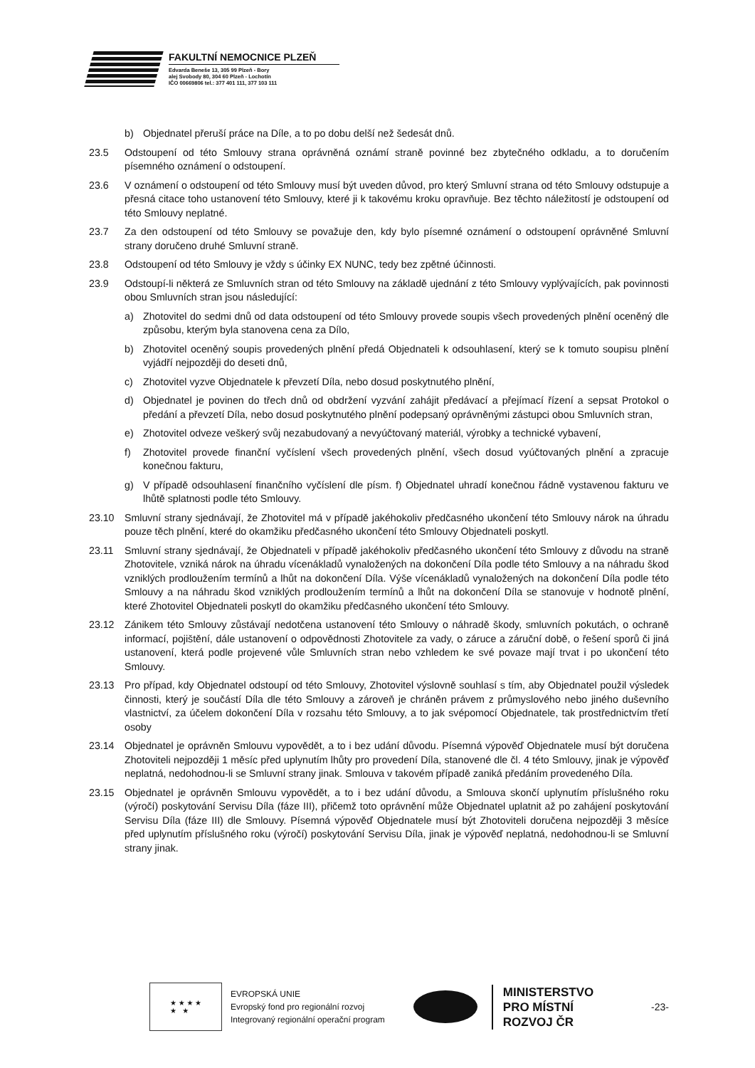FAKULTNÍ NEMOCNICE PLZEŇ
Edvarda Beneše 13, 305 99 Plzeň - Bory
alej Svobody 80, 304 60 Plzeň - Lochotín
IČO 00669806 tel.: 377 401 111, 377 103 111
b) Objednatel přeruší práce na Díle, a to po dobu delší než šedesát dnů.
23.5 Odstoupení od této Smlouvy strana oprávněná oznámí straně povinné bez zbytečného odkladu, a to doručením písemného oznámení o odstoupení.
23.6 V oznámení o odstoupení od této Smlouvy musí být uveden důvod, pro který Smluvní strana od této Smlouvy odstupuje a přesná citace toho ustanovení této Smlouvy, které ji k takovému kroku opravňuje. Bez těchto náležitostí je odstoupení od této Smlouvy neplatné.
23.7 Za den odstoupení od této Smlouvy se považuje den, kdy bylo písemné oznámení o odstoupení oprávněné Smluvní strany doručeno druhé Smluvní straně.
23.8 Odstoupení od této Smlouvy je vždy s účinky EX NUNC, tedy bez zpětné účinnosti.
23.9 Odstoupí-li některá ze Smluvních stran od této Smlouvy na základě ujednání z této Smlouvy vyplývajících, pak povinnosti obou Smluvních stran jsou následující:
a) Zhotovitel do sedmi dnů od data odstoupení od této Smlouvy provede soupis všech provedených plnění oceněný dle způsobu, kterým byla stanovena cena za Dílo,
b) Zhotovitel oceněný soupis provedených plnění předá Objednateli k odsouhlasení, který se k tomuto soupisu plnění vyjádří nejpozději do deseti dnů,
c) Zhotovitel vyzve Objednatele k převzetí Díla, nebo dosud poskytnutého plnění,
d) Objednatel je povinen do třech dnů od obdržení vyzvání zahájit předávací a přejímací řízení a sepsat Protokol o předání a převzetí Díla, nebo dosud poskytnutého plnění podepsaný oprávněnými zástupci obou Smluvních stran,
e) Zhotovitel odveze veškerý svůj nezabudovaný a nevyúčtovaný materiál, výrobky a technické vybavení,
f) Zhotovitel provede finanční vyčíslení všech provedených plnění, všech dosud vyúčtovaných plnění a zpracuje konečnou fakturu,
g) V případě odsouhlasení finančního vyčíslení dle písm. f) Objednatel uhradí konečnou řádně vystavenou fakturu ve lhůtě splatnosti podle této Smlouvy.
23.10 Smluvní strany sjednávají, že Zhotovitel má v případě jakéhokoliv předčasného ukončení této Smlouvy nárok na úhradu pouze těch plnění, které do okamžiku předčasného ukončení této Smlouvy Objednateli poskytl.
23.11 Smluvní strany sjednávají, že Objednateli v případě jakéhokoliv předčasného ukončení této Smlouvy z důvodu na straně Zhotovitele, vzniká nárok na úhradu vícenákladů vynaložených na dokončení Díla podle této Smlouvy a na náhradu škod vzniklých prodloužením termínů a lhůt na dokončení Díla. Výše vícenákladů vynaložených na dokončení Díla podle této Smlouvy a na náhradu škod vzniklých prodloužením termínů a lhůt na dokončení Díla se stanovuje v hodnotě plnění, které Zhotovitel Objednateli poskytl do okamžiku předčasného ukončení této Smlouvy.
23.12 Zánikem této Smlouvy zůstávají nedotčena ustanovení této Smlouvy o náhradě škody, smluvních pokutách, o ochraně informací, pojištění, dále ustanovení o odpovědnosti Zhotovitele za vady, o záruce a záruční době, o řešení sporů či jiná ustanovení, která podle projevené vůle Smluvních stran nebo vzhledem ke své povaze mají trvat i po ukončení této Smlouvy.
23.13 Pro případ, kdy Objednatel odstoupí od této Smlouvy, Zhotovitel výslovně souhlasí s tím, aby Objednatel použil výsledek činnosti, který je součástí Díla dle této Smlouvy a zároveň je chráněn právem z průmyslového nebo jiného duševního vlastnictví, za účelem dokončení Díla v rozsahu této Smlouvy, a to jak svépomocí Objednatele, tak prostřednictvím třetí osoby
23.14 Objednatel je oprávněn Smlouvu vypovědět, a to i bez udání důvodu. Písemná výpověď Objednatele musí být doručena Zhotoviteli nejpozději 1 měsíc před uplynutím lhůty pro provedení Díla, stanovené dle čl. 4 této Smlouvy, jinak je výpověď neplatná, nedohodnou-li se Smluvní strany jinak. Smlouva v takovém případě zaniká předáním provedeného Díla.
23.15 Objednatel je oprávněn Smlouvu vypovědět, a to i bez udání důvodu, a Smlouva skončí uplynutím příslušného roku (výročí) poskytování Servisu Díla (fáze III), přičemž toto oprávnění může Objednatel uplatnit až po zahájení poskytování Servisu Díla (fáze III) dle Smlouvy. Písemná výpověď Objednatele musí být Zhotoviteli doručena nejpozději 3 měsíce před uplynutím příslušného roku (výročí) poskytování Servisu Díla, jinak je výpověď neplatná, nedohodnou-li se Smluvní strany jinak.
★ ★ ★ ★
★ ★
EVROPSKÁ UNIE
Evropský fond pro regionální rozvoj
Integrovaný regionální operační program
MINISTERSTVO
PRO MÍSTNÍ
ROZVOJ ČR
-23-